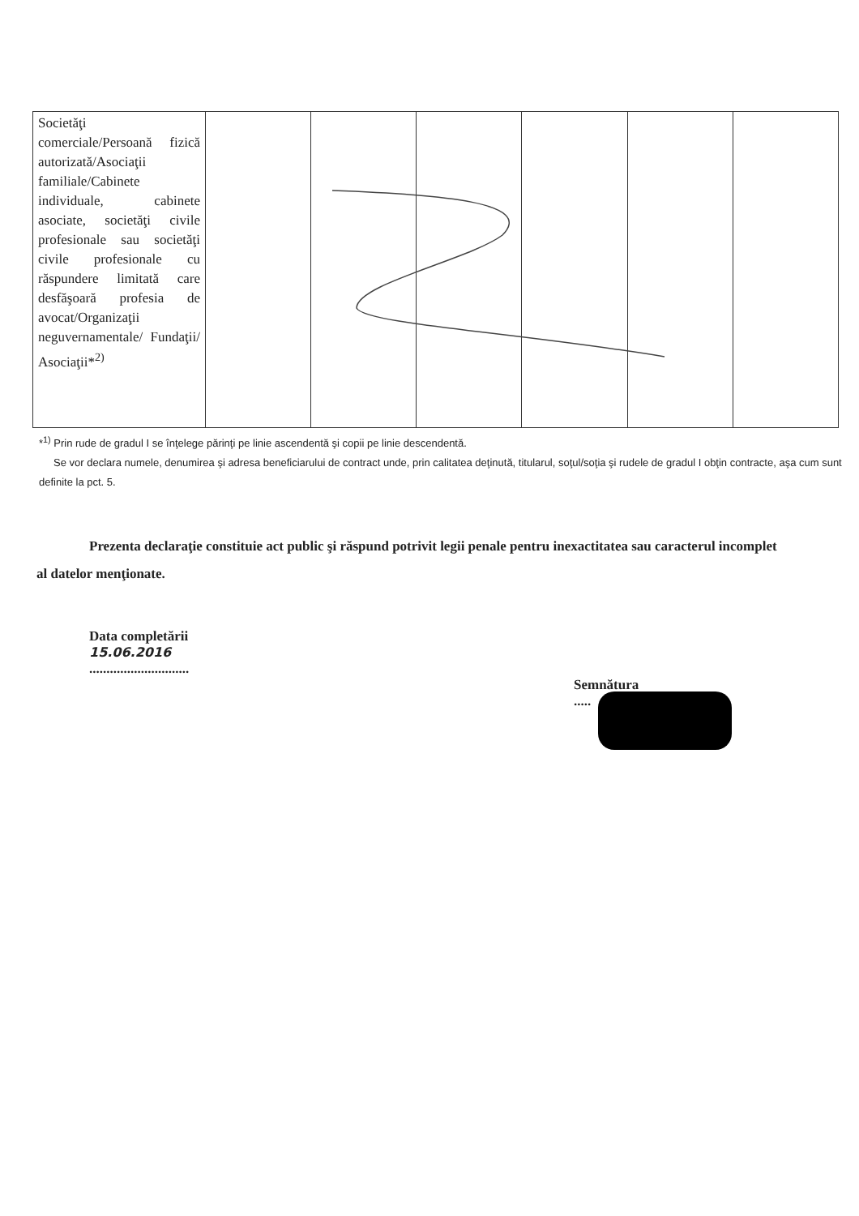| Societăţi comerciale/Persoană fizică autorizată/Asociaţii familiale/Cabinete individuale, cabinete asociate, societăţi civile profesionale sau societăţi civile profesionale cu răspundere limitată care desfăşoară profesia de avocat/Organizaţii neguvernamentale/ Fundaţii/ Asociaţii*<sup>2)</sup> | | | | | | |
*<sup>1)</sup> Prin rude de gradul I se înţelege părinţi pe linie ascendentă şi copii pe linie descendentă.
Se vor declara numele, denumirea şi adresa beneficiarului de contract unde, prin calitatea deţinută, titularul, soţul/soţia şi rudele de gradul I obţin contracte, aşa cum sunt definite la pct. 5.
Prezenta declaraţie constituie act public şi răspund potrivit legii penale pentru inexactitatea sau caracterul incomplet al datelor menţionate.
Data completării
15.06.2016
.............................
Semnătura
.....